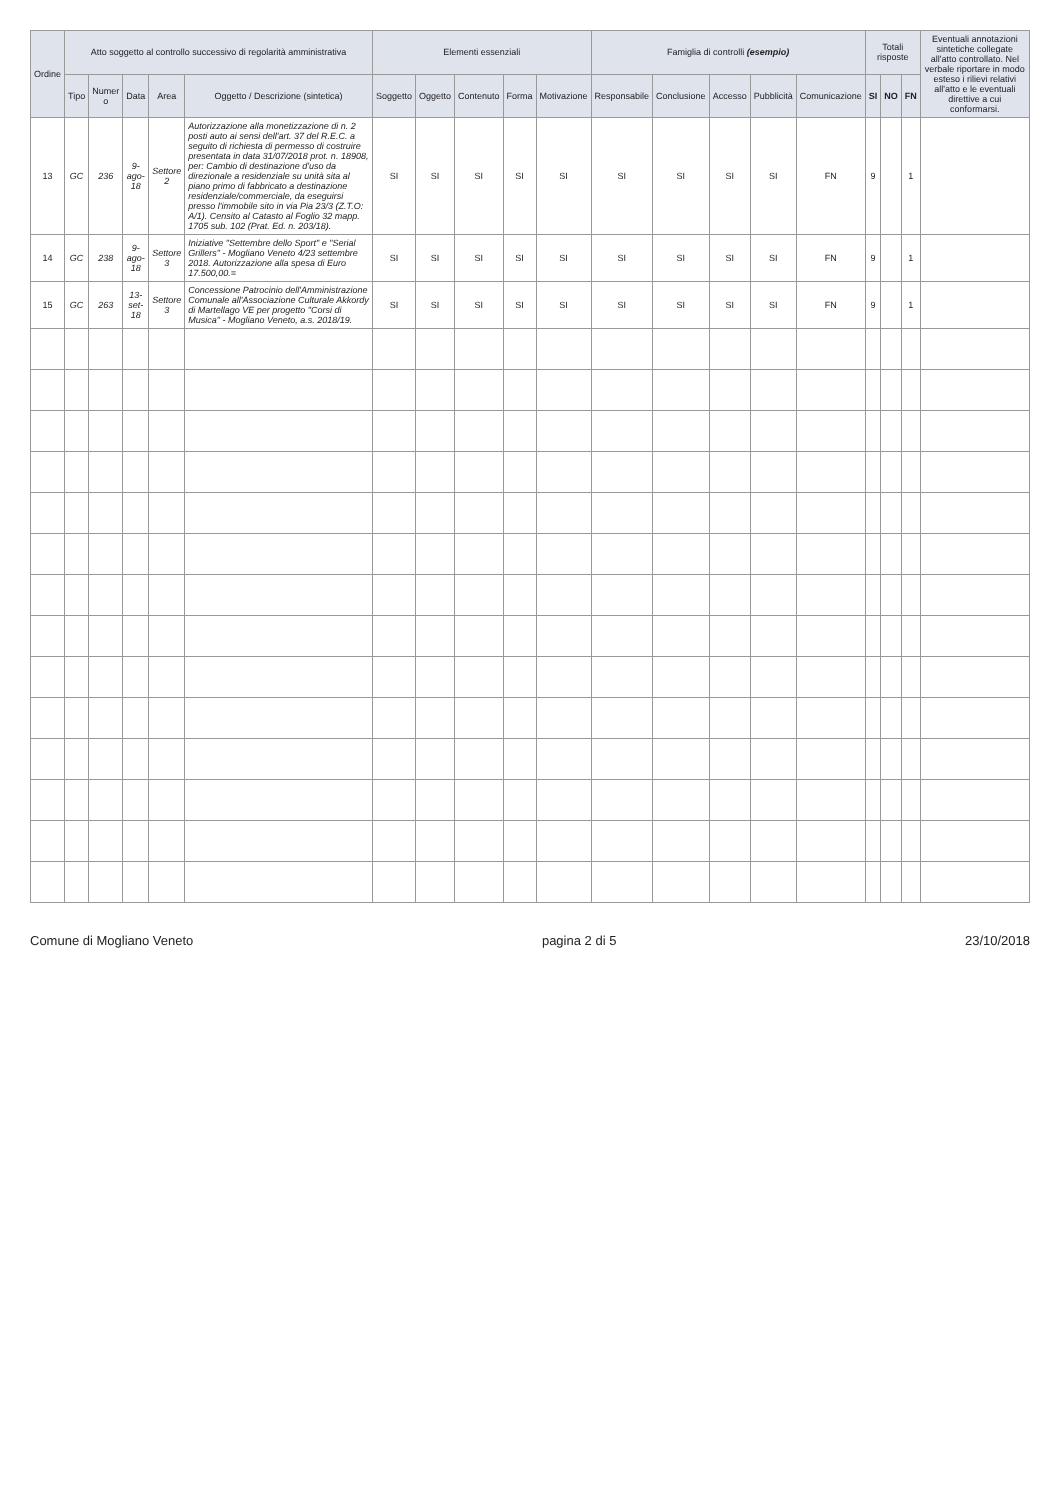| Ordine | Atto soggetto al controllo successivo di regolarità amministrativa | | | | | Elementi essenziali | | | | | Famiglia di controlli (esempio) | | | | | Totali risposte | | | Eventuali annotazioni sintetiche collegate all'atto controllato. Nel verbale riportare in modo esteso i rilievi relativi all'atto e le eventuali direttive a cui conformarsi. |
| --- | --- | --- | --- | --- | --- | --- | --- | --- | --- | --- | --- | --- | --- | --- | --- | --- | --- | --- | --- |
| | Tipo | Numer o | Data | Area | Oggetto / Descrizione (sintetica) | Soggetto | Oggetto | Contenuto | Forma | Motivazione | Responsabile | Conclusione | Accesso | Pubblicità | Comunicazione | SI | NO | FN | |
| 13 | GC | 236 | 9-ago-18 | Settore 2 | Autorizzazione alla monetizzazione di n. 2 posti auto ai sensi dell'art. 37 del R.E.C. a seguito di richiesta di permesso di costruire presentata in data 31/07/2018 prot. n. 18908, per: Cambio di destinazione d'uso da direzionale a residenziale su unità sita al piano primo di fabbricato a destinazione residenziale/commerciale, da eseguirsi presso l'immobile sito in via Pia 23/3 (Z.T.O: A/1). Censito al Catasto al Foglio 32 mapp. 1705 sub. 102 (Prat. Ed. n. 203/18). | SI | SI | SI | SI | SI | SI | SI | SI | SI | FN | 9 | | 1 | |
| 14 | GC | 238 | 9-ago-18 | Settore 3 | Iniziative "Settembre dello Sport" e "Serial Grillers" - Mogliano Veneto 4/23 settembre 2018. Autorizzazione alla spesa di Euro 17.500,00.= | SI | SI | SI | SI | SI | SI | SI | SI | SI | FN | 9 | | 1 | |
| 15 | GC | 263 | 13-set-18 | Settore 3 | Concessione Patrocinio dell'Amministrazione Comunale all'Associazione Culturale Akkordy di Martellago VE per progetto "Corsi di Musica" - Mogliano Veneto, a.s. 2018/19. | SI | SI | SI | SI | SI | SI | SI | SI | SI | FN | 9 | | 1 | |
Comune di Mogliano Veneto pagina 2 di 5 23/10/2018